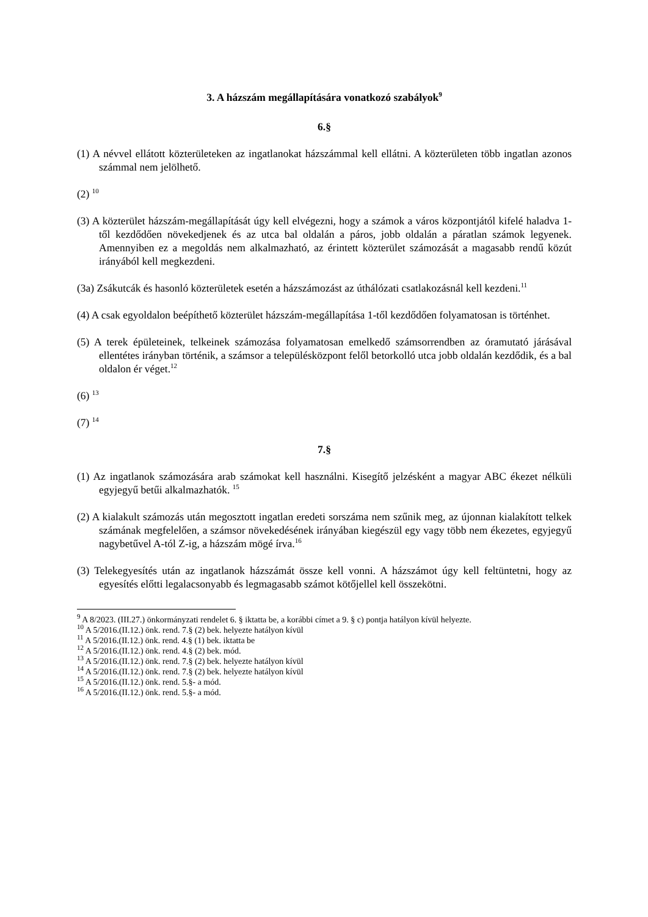3. A házszám megállapítására vonatkozó szabályok<sup>9</sup>
6.§
(1) A névvel ellátott közterületeken az ingatlanokat házszámmal kell ellátni. A közterületen több ingatlan azonos számmal nem jelölhető.
(2) <sup>10</sup>
(3) A közterület házszám-megállapítását úgy kell elvégezni, hogy a számok a város központjától kifelé haladva 1-től kezdődően növekedjenek és az utca bal oldalán a páros, jobb oldalán a páratlan számok legyenek. Amennyiben ez a megoldás nem alkalmazható, az érintett közterület számozását a magasabb rendű közút irányából kell megkezdeni.
(3a) Zsákutcák és hasonló közterületek esetén a házszámozást az úthálózati csatlakozásnál kell kezdeni.<sup>11</sup>
(4) A csak egyoldalon beépíthető közterület házszám-megállapítása 1-től kezdődően folyamatosan is történhet.
(5) A terek épületeinek, telkeinek számozása folyamatosan emelkedő számsorrendben az óramutató járásával ellentétes irányban történik, a számsor a településközpont felől betorkolló utca jobb oldalán kezdődik, és a bal oldalon ér véget.<sup>12</sup>
(6) <sup>13</sup>
(7) <sup>14</sup>
7.§
(1) Az ingatlanok számozására arab számokat kell használni. Kisegítő jelzésként a magyar ABC ékezet nélküli egyjegyű betűi alkalmazhatók. <sup>15</sup>
(2) A kialakult számozás után megosztott ingatlan eredeti sorszáma nem szűnik meg, az újonnan kialakított telkek számának megfelelően, a számsor növekedésének irányában kiegészül egy vagy több nem ékezetes, egyjegyű nagybetűvel A-tól Z-ig, a házszám mögé írva.<sup>16</sup>
(3) Telekegyesítés után az ingatlanok házszámát össze kell vonni. A házszámot úgy kell feltüntetni, hogy az egyesítés előtti legalacsonyabb és legmagasabb számot kötőjellel kell összekötni.
<sup>9</sup> A 8/2023. (III.27.) önkormányzati rendelet 6. § iktatta be, a korábbi címet a 9. § c) pontja hatályon kívül helyezte.
<sup>10</sup> A 5/2016.(II.12.) önk. rend. 7.§ (2) bek. helyezte hatályon kívül
<sup>11</sup> A 5/2016.(II.12.) önk. rend. 4.§ (1) bek. iktatta be
<sup>12</sup> A 5/2016.(II.12.) önk. rend. 4.§ (2) bek. mód.
<sup>13</sup> A 5/2016.(II.12.) önk. rend. 7.§ (2) bek. helyezte hatályon kívül
<sup>14</sup> A 5/2016.(II.12.) önk. rend. 7.§ (2) bek. helyezte hatályon kívül
<sup>15</sup> A 5/2016.(II.12.) önk. rend. 5.§- a mód.
<sup>16</sup> A 5/2016.(II.12.) önk. rend. 5.§- a mód.